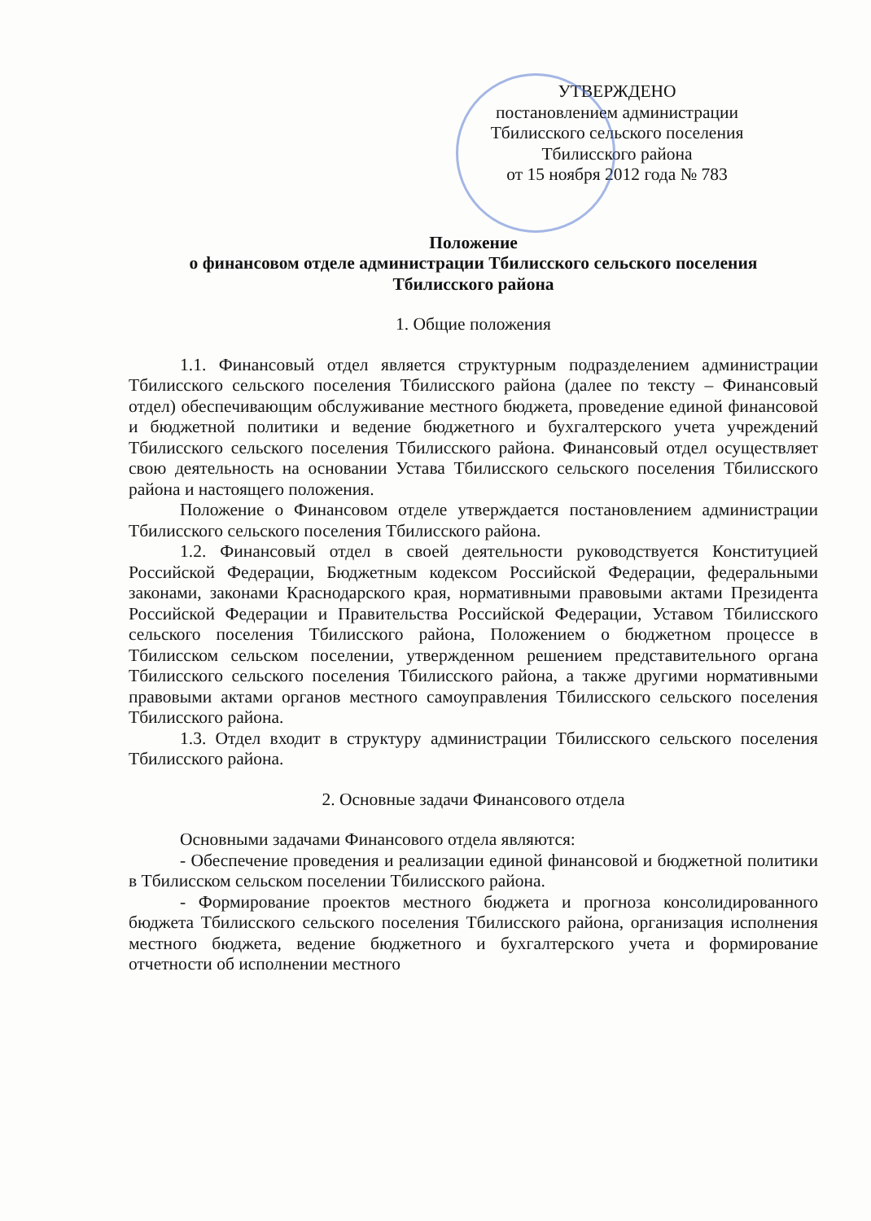УТВЕРЖДЕНО
постановлением администрации
Тбилисского сельского поселения
Тбилисского района
от 15 ноября 2012 года № 783
Положение
о финансовом отделе администрации Тбилисского сельского поселения
Тбилисского района
1. Общие положения
1.1. Финансовый отдел является структурным подразделением администрации Тбилисского сельского поселения Тбилисского района (далее по тексту – Финансовый отдел) обеспечивающим обслуживание местного бюджета, проведение единой финансовой и бюджетной политики и ведение бюджетного и бухгалтерского учета учреждений Тбилисского сельского поселения Тбилисского района. Финансовый отдел осуществляет свою деятельность на основании Устава Тбилисского сельского поселения Тбилисского района и настоящего положения.
Положение о Финансовом отделе утверждается постановлением администрации Тбилисского сельского поселения Тбилисского района.
1.2. Финансовый отдел в своей деятельности руководствуется Конституцией Российской Федерации, Бюджетным кодексом Российской Федерации, федеральными законами, законами Краснодарского края, нормативными правовыми актами Президента Российской Федерации и Правительства Российской Федерации, Уставом Тбилисского сельского поселения Тбилисского района, Положением о бюджетном процессе в Тбилисском сельском поселении, утвержденном решением представительного органа Тбилисского сельского поселения Тбилисского района, а также другими нормативными правовыми актами органов местного самоуправления Тбилисского сельского поселения Тбилисского района.
1.3. Отдел входит в структуру администрации Тбилисского сельского поселения Тбилисского района.
2. Основные задачи Финансового отдела
Основными задачами Финансового отдела являются:
- Обеспечение проведения и реализации единой финансовой и бюджетной политики в Тбилисском сельском поселении Тбилисского района.
- Формирование проектов местного бюджета и прогноза консолидированного бюджета Тбилисского сельского поселения Тбилисского района, организация исполнения местного бюджета, ведение бюджетного и бухгалтерского учета и формирование отчетности об исполнении местного